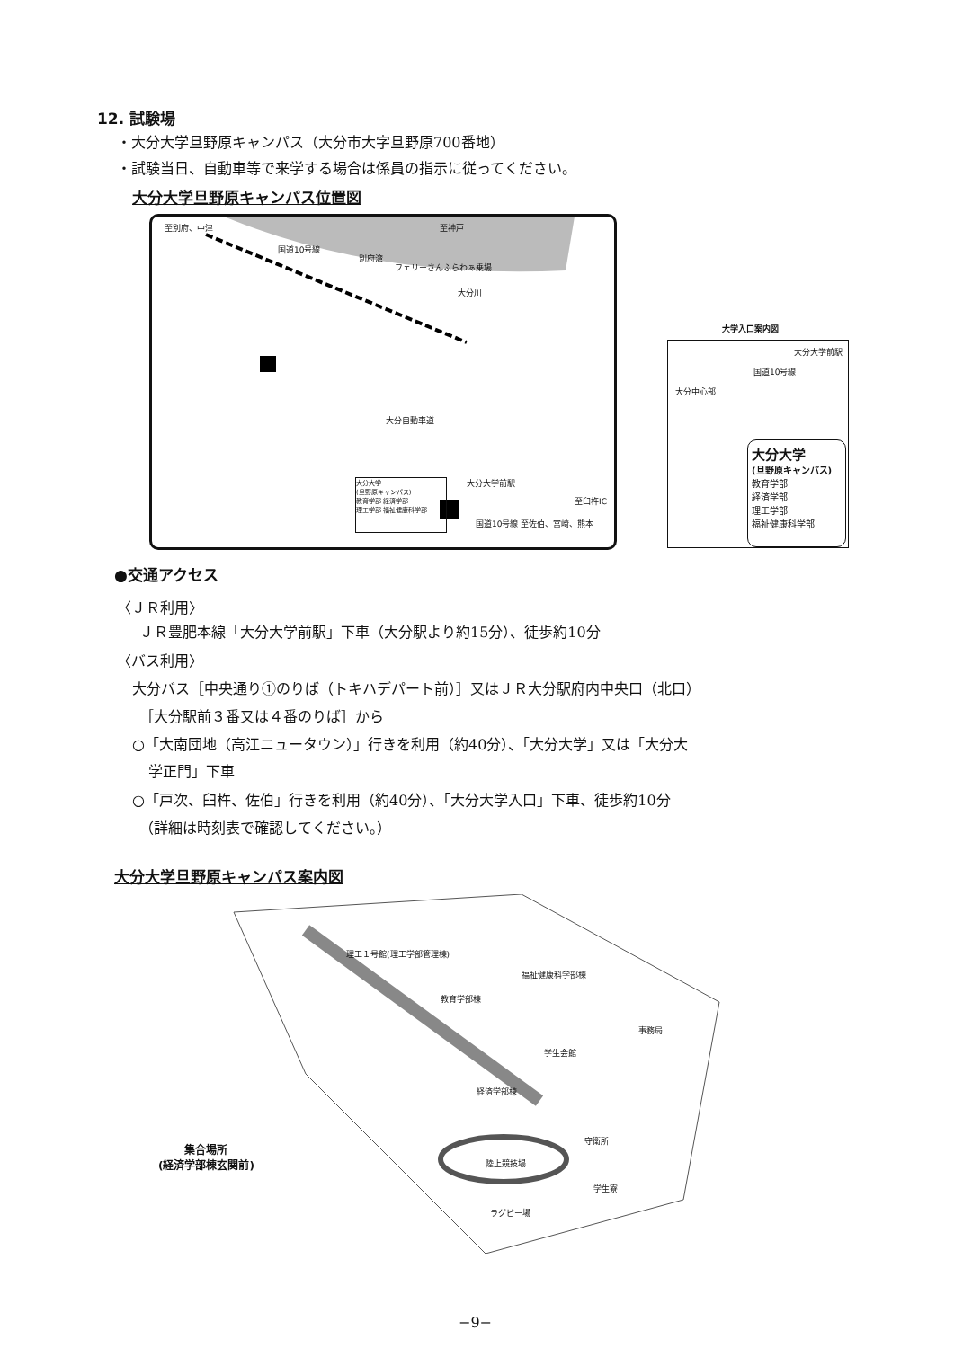12. 試験場
・大分大学旦野原キャンパス（大分市大字旦野原700番地）
・試験当日、自動車等で来学する場合は係員の指示に従ってください。
大分大学旦野原キャンパス位置図
至別府、中津
国道10号線
別府湾
至神戸
フェリーさんふらわぁ乗場
大分川
大分自動車道
大分大学前駅
至臼杵IC
国道10号線 至佐伯、宮崎、熊本
大分大学
(旦野原キャンパス)
教育学部 経済学部
理工学部 福祉健康科学部
大学入口案内図
大分大学前駅
国道10号線
大分中心部
大分大学
(旦野原キャンパス)
教育学部
経済学部
理工学部
福祉健康科学部
●交通アクセス
〈ＪＲ利用〉
ＪＲ豊肥本線「大分大学前駅」下車（大分駅より約15分）、徒歩約10分
〈バス利用〉
大分バス［中央通り①のりば（トキハデパート前）］又はＪＲ大分駅府内中央口（北口）
［大分駅前３番又は４番のりば］から
○「大南団地（高江ニュータウン）」行きを利用（約40分）、「大分大学」又は「大分大
学正門」下車
○「戸次、臼杵、佐伯」行きを利用（約40分）、「大分大学入口」下車、徒歩約10分
（詳細は時刻表で確認してください。）
大分大学旦野原キャンパス案内図
陸上競技場
ラグビー場
経済学部棟
福祉健康科学部棟
教育学部棟
理工１号館(理工学部管理棟)
事務局
学生会館
守衛所
学生寮
集合場所
(経済学部棟玄関前)
−9−